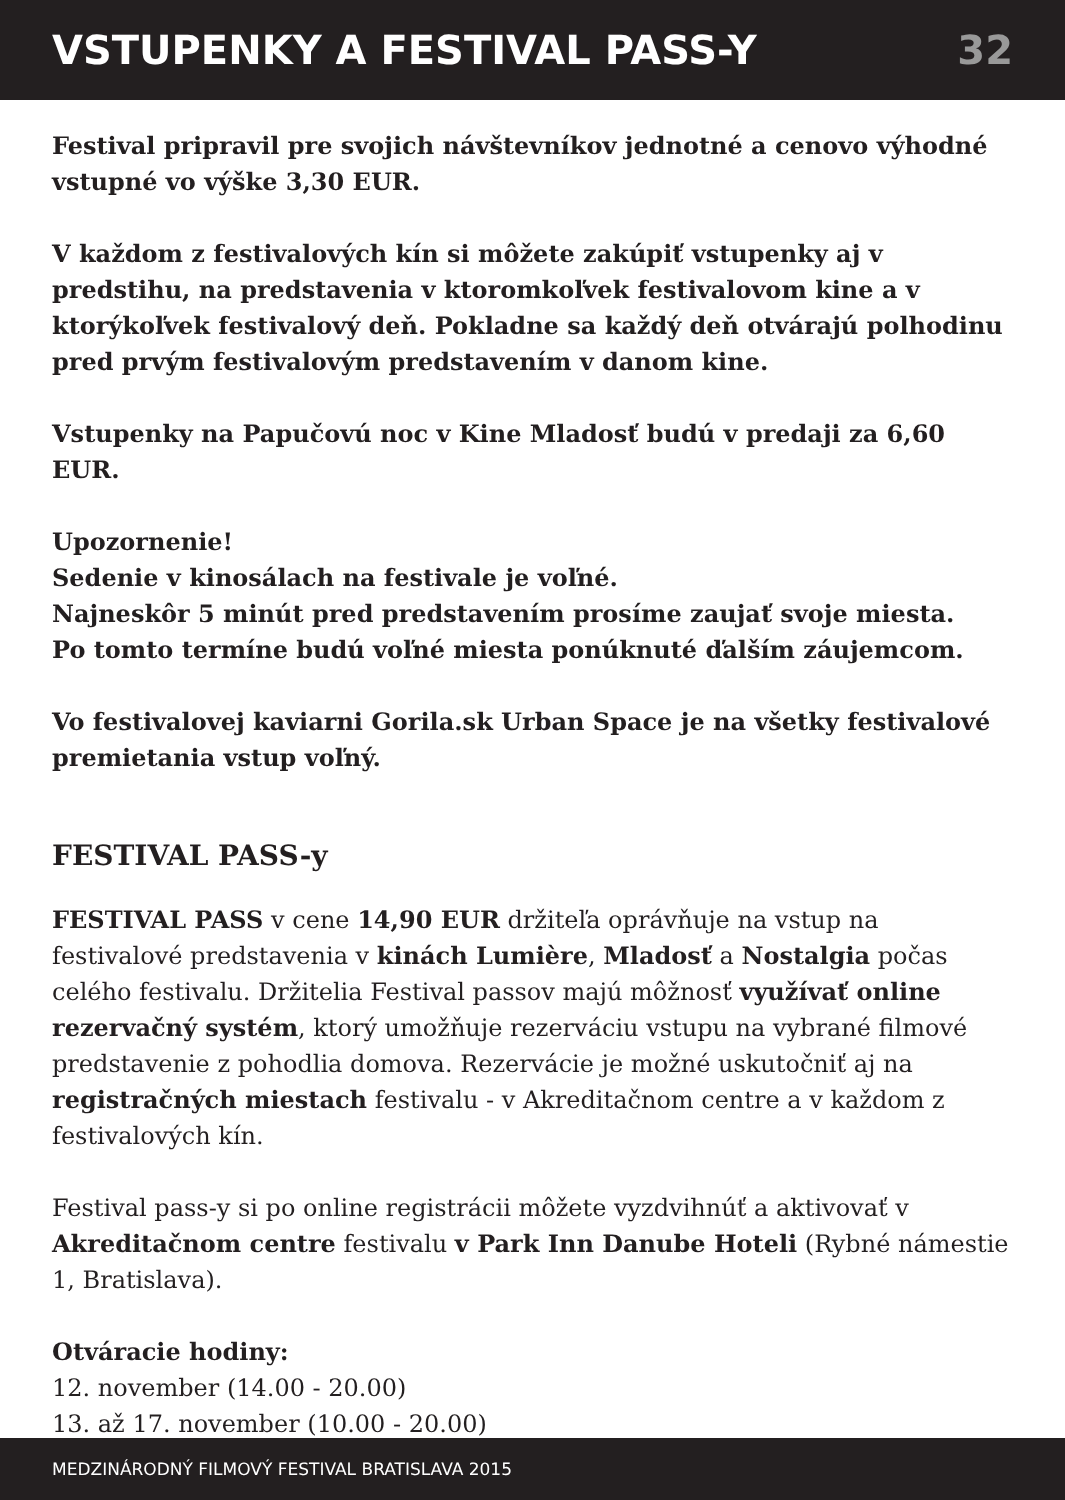VSTUPENKY A FESTIVAL PASS-Y 32
Festival pripravil pre svojich návštevníkov jednotné a cenovo výhodné vstupné vo výške 3,30 EUR.
V každom z festivalových kín si môžete zakúpiť vstupenky aj v predstihu, na predstavenia v ktoromkoľvek festivalovom kine a v ktorýkoľvek festivalový deň. Pokladne sa každý deň otvárajú polhodinu pred prvým festivalovým predstavením v danom kine.
Vstupenky na Papučovú noc v Kine Mladosť budú v predaji za 6,60 EUR.
Upozornenie!
Sedenie v kinosálach na festivale je voľné.
Najneskôr 5 minút pred predstavením prosíme zaujať svoje miesta.
Po tomto termíne budú voľné miesta ponúknuté ďalším záujemcom.
Vo festivalovej kaviarni Gorila.sk Urban Space je na všetky festivalové premietania vstup voľný.
FESTIVAL PASS-y
FESTIVAL PASS v cene 14,90 EUR držiteľa oprávňuje na vstup na festivalové predstavenia v kinách Lumière, Mladosť a Nostalgia počas celého festivalu. Držitelia Festival passov majú môžnosť využívať online rezervačný systém, ktorý umožňuje rezerváciu vstupu na vybrané filmové predstavenie z pohodlia domova. Rezervácie je možné uskutočniť aj na registračných miestach festivalu - v Akreditačnom centre a v každom z festivalových kín.
Festival pass-y si po online registrácii môžete vyzdvihnúť a aktivovať v Akreditačnom centre festivalu v Park Inn Danube Hoteli (Rybné námestie 1, Bratislava).
Otváracie hodiny:
12. november (14.00 - 20.00)
13. až 17. november (10.00 - 20.00)
MEDZINÁRODNÝ FILMOVÝ FESTIVAL BRATISLAVA 2015